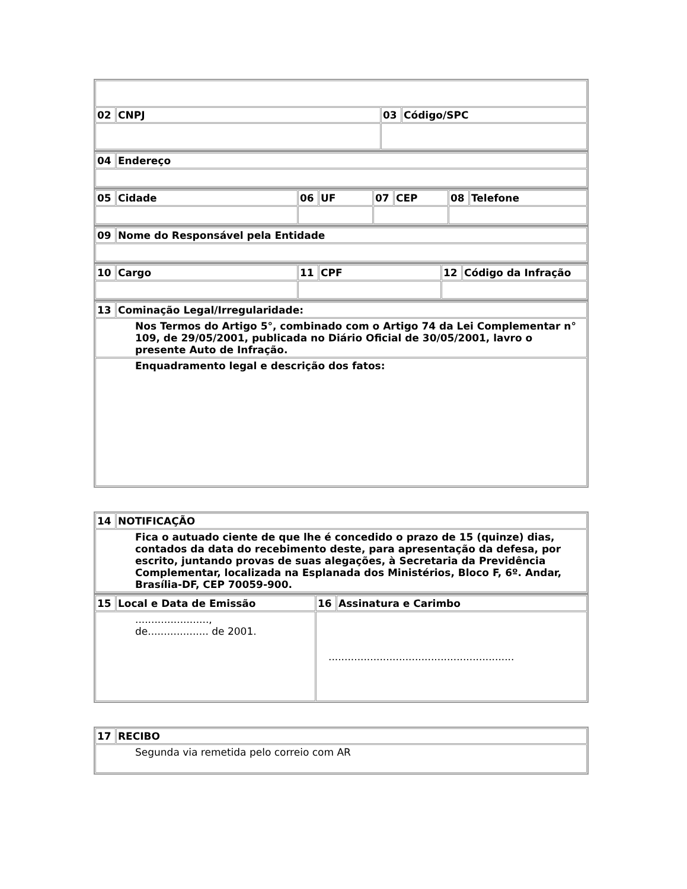| 02 | CNPJ | 03 | Código/SPC |
| 04 | Endereço |
| 05 | Cidade | 06 | UF | 07 | CEP | 08 | Telefone |
| 09 | Nome do Responsável pela Entidade |
| 10 | Cargo | 11 | CPF | 12 | Código da Infração |
| 13 | Cominação Legal/Irregularidade: |
| Nos Termos do Artigo 5°, combinado com o Artigo 74 da Lei Complementar n° 109, de 29/05/2001, publicada no Diário Oficial de 30/05/2001, lavro o presente Auto de Infração. | |
| Enquadramento legal e descrição dos fatos: | |
| 14 | NOTIFICAÇÃO |
| Fica o autuado ciente de que lhe é concedido o prazo de 15 (quinze) dias, contados da data do recebimento deste, para apresentação da defesa, por escrito, juntando provas de suas alegações, à Secretaria da Previdência Complementar, localizada na Esplanada dos Ministérios, Bloco F, 6º. Andar, Brasília-DF, CEP 70059-900. | |
| 15 | Local e Data de Emissão | 16 | Assinatura e Carimbo |
| ......................., de................... de 2001. | | .......................................................... | |
| 17 | RECIBO |
| Segunda via remetida pelo correio com AR | |